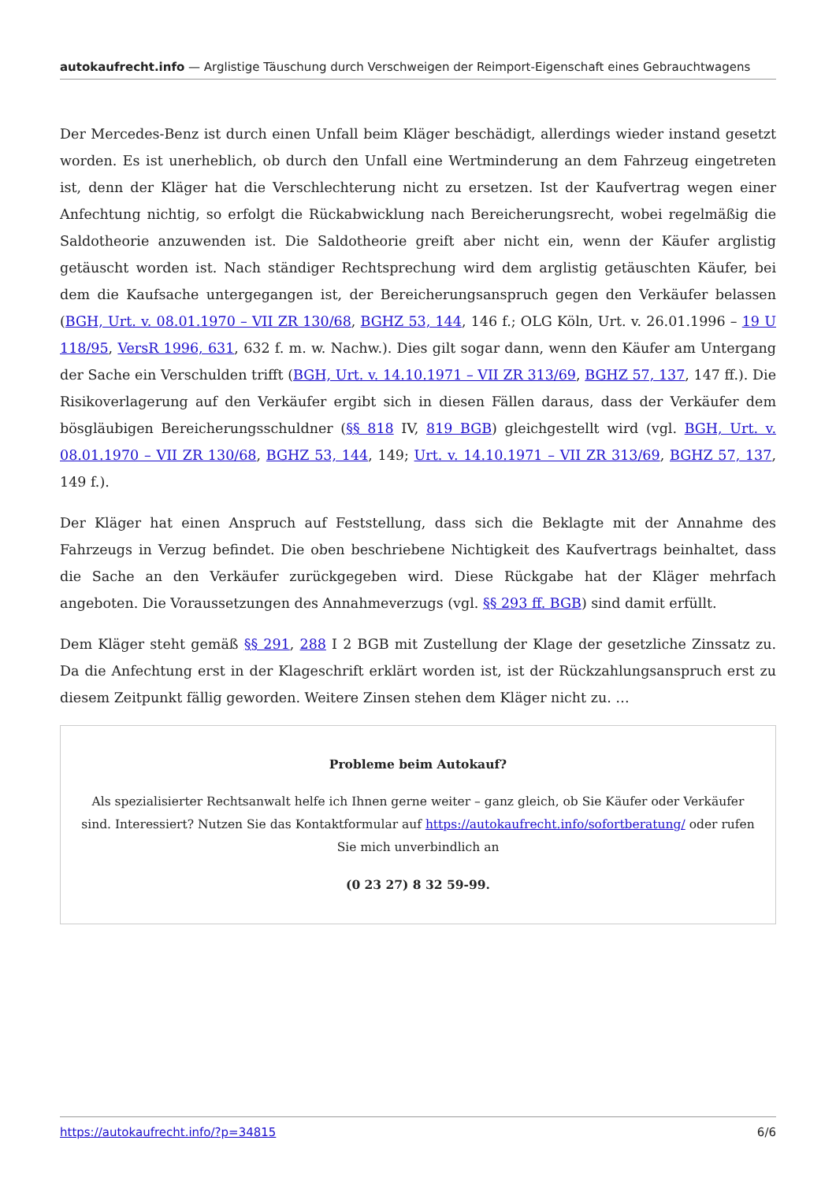autokaufrecht.info — Arglistige Täuschung durch Verschweigen der Reimport-Eigenschaft eines Gebrauchtwagens
Der Mercedes-Benz ist durch einen Unfall beim Kläger beschädigt, allerdings wieder instand gesetzt worden. Es ist unerheblich, ob durch den Unfall eine Wertminderung an dem Fahrzeug eingetreten ist, denn der Kläger hat die Verschlechterung nicht zu ersetzen. Ist der Kaufvertrag wegen einer Anfechtung nichtig, so erfolgt die Rückabwicklung nach Bereicherungsrecht, wobei regelmäßig die Saldotheorie anzuwenden ist. Die Saldotheorie greift aber nicht ein, wenn der Käufer arglistig getäuscht worden ist. Nach ständiger Rechtsprechung wird dem arglistig getäuschten Käufer, bei dem die Kaufsache untergegangen ist, der Bereicherungsanspruch gegen den Verkäufer belassen (BGH, Urt. v. 08.01.1970 – VII ZR 130/68, BGHZ 53, 144, 146 f.; OLG Köln, Urt. v. 26.01.1996 – 19 U 118/95, VersR 1996, 631, 632 f. m. w. Nachw.). Dies gilt sogar dann, wenn den Käufer am Untergang der Sache ein Verschulden trifft (BGH, Urt. v. 14.10.1971 – VII ZR 313/69, BGHZ 57, 137, 147 ff.). Die Risikoverlagerung auf den Verkäufer ergibt sich in diesen Fällen daraus, dass der Verkäufer dem bösgläubigen Bereicherungsschuldner (§§ 818 IV, 819 BGB) gleichgestellt wird (vgl. BGH, Urt. v. 08.01.1970 – VII ZR 130/68, BGHZ 53, 144, 149; Urt. v. 14.10.1971 – VII ZR 313/69, BGHZ 57, 137, 149 f.).
Der Kläger hat einen Anspruch auf Feststellung, dass sich die Beklagte mit der Annahme des Fahrzeugs in Verzug befindet. Die oben beschriebene Nichtigkeit des Kaufvertrags beinhaltet, dass die Sache an den Verkäufer zurückgegeben wird. Diese Rückgabe hat der Kläger mehrfach angeboten. Die Voraussetzungen des Annahmeverzugs (vgl. §§ 293 ff. BGB) sind damit erfüllt.
Dem Kläger steht gemäß §§ 291, 288 I 2 BGB mit Zustellung der Klage der gesetzliche Zinssatz zu. Da die Anfechtung erst in der Klageschrift erklärt worden ist, ist der Rückzahlungsanspruch erst zu diesem Zeitpunkt fällig geworden. Weitere Zinsen stehen dem Kläger nicht zu. …
Probleme beim Autokauf?
Als spezialisierter Rechtsanwalt helfe ich Ihnen gerne weiter – ganz gleich, ob Sie Käufer oder Verkäufer sind. Interessiert? Nutzen Sie das Kontaktformular auf https://autokaufrecht.info/sofortberatung/ oder rufen Sie mich unverbindlich an
(0 23 27) 8 32 59-99.
https://autokaufrecht.info/?p=34815 6/6